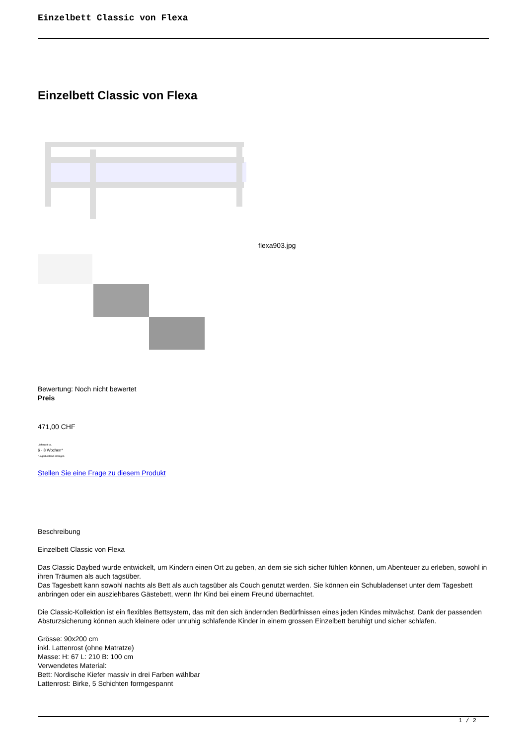Einzelbett Classic von Flexa
Einzelbett Classic von Flexa
flexa903.jpg
Bewertung: Noch nicht bewertet
Preis
471,00 CHF
Lieferzeit ca.
6 - 8 Wochen*
*Lagerbestand anfragen
Stellen Sie eine Frage zu diesem Produkt
Beschreibung
Einzelbett Classic von Flexa
Das Classic Daybed wurde entwickelt, um Kindern einen Ort zu geben, an dem sie sich sicher fühlen können, um Abenteuer zu erleben, sowohl in ihren Träumen als auch tagsüber.
Das Tagesbett kann sowohl nachts als Bett als auch tagsüber als Couch genutzt werden. Sie können ein Schubladenset unter dem Tagesbett anbringen oder ein ausziehbares Gästebett, wenn Ihr Kind bei einem Freund übernachtet.
Die Classic-Kollektion ist ein flexibles Bettsystem, das mit den sich ändernden Bedürfnissen eines jeden Kindes mitwächst. Dank der passenden Absturzsicherung können auch kleinere oder unruhig schlafende Kinder in einem grossen Einzelbett beruhigt und sicher schlafen.
Grösse: 90x200 cm
inkl. Lattenrost (ohne Matratze)
Masse: H: 67 L: 210 B: 100 cm
Verwendetes Material:
Bett: Nordische Kiefer massiv in drei Farben wählbar
Lattenrost: Birke, 5 Schichten formgespannt
1 / 2